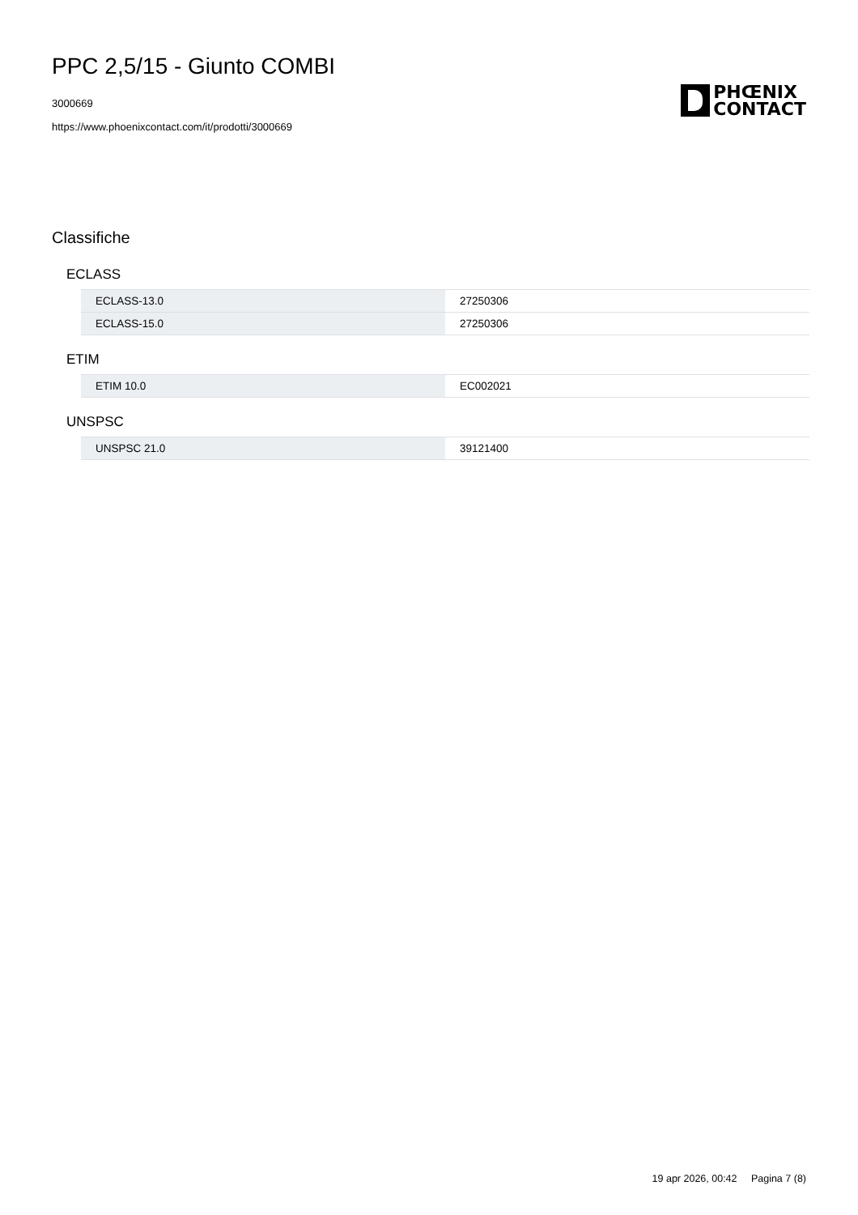PPC 2,5/15 - Giunto COMBI
3000669
https://www.phoenixcontact.com/it/prodotti/3000669
PHŒNIX
CONTACT
Classifiche
ECLASS
| ECLASS-13.0 | 27250306 |
| ECLASS-15.0 | 27250306 |
ETIM
| ETIM 10.0 | EC002021 |
UNSPSC
| UNSPSC 21.0 | 39121400 |
19 apr 2026, 00:42 Pagina 7 (8)